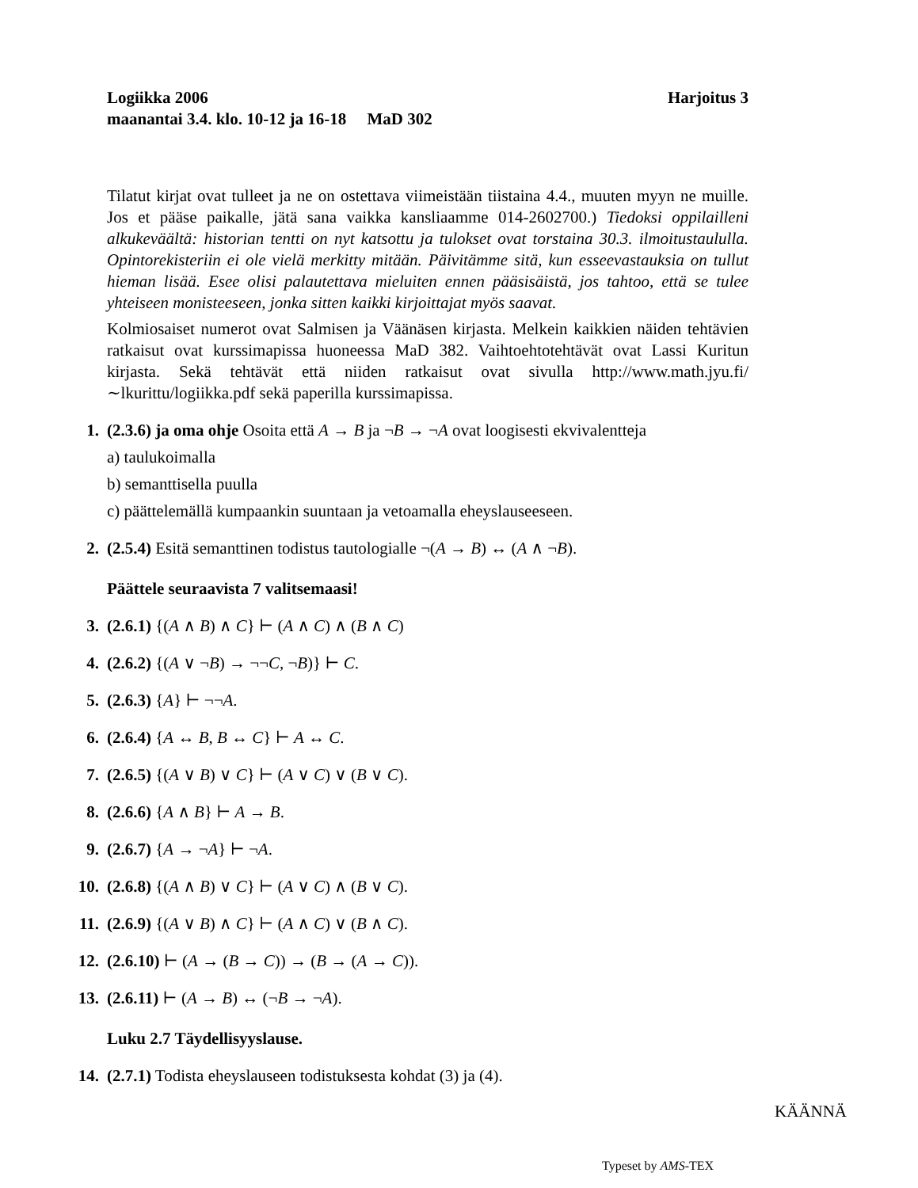Logiikka 2006 Harjoitus 3
maanantai 3.4. klo. 10-12 ja 16-18 MaD 302
Tilatut kirjat ovat tulleet ja ne on ostettava viimeistään tiistaina 4.4., muuten myyn ne muille. Jos et pääse paikalle, jätä sana vaikka kansliaamme 014-2602700.) Tiedoksi oppilailleni alkukeväältä: historian tentti on nyt katsottu ja tulokset ovat torstaina 30.3. ilmoitustaululla. Opintorekisteriin ei ole vielä merkitty mitään. Päivitämme sitä, kun esseevastauksia on tullut hieman lisää. Esee olisi palautettava mieluiten ennen pääsisäistä, jos tahtoo, että se tulee yhteiseen monisteeseen, jonka sitten kaikki kirjoittajat myös saavat.
Kolmiosaiset numerot ovat Salmisen ja Väänäsen kirjasta. Melkein kaikkien näiden tehtävien ratkaisut ovat kurssimapissa huoneessa MaD 382. Vaihtoehtotehtävät ovat Lassi Kuritun kirjasta. Sekä tehtävät että niiden ratkaisut ovat sivulla http://www.math.jyu.fi/∼lkurittu/logiikka.pdf sekä paperilla kurssimapissa.
1. (2.3.6) ja oma ohje Osoita että A → B ja ¬B → ¬A ovat loogisesti ekvivalentteja
a) taulukoimalla
b) semanttisella puulla
c) päättelemällä kumpaankin suuntaan ja vetoamalla eheyslauseeseen.
2. (2.5.4) Esitä semanttinen todistus tautologialle ¬(A → B) ↔ (A ∧ ¬B).
Päättele seuraavista 7 valitsemaasi!
3. (2.6.1) {(A ∧ B) ∧ C} ⊢ (A ∧ C) ∧ (B ∧ C)
4. (2.6.2) {(A ∨ ¬B) → ¬¬C, ¬B)} ⊢ C.
5. (2.6.3) {A} ⊢ ¬¬A.
6. (2.6.4) {A ↔ B, B ↔ C} ⊢ A ↔ C.
7. (2.6.5) {(A ∨ B) ∨ C} ⊢ (A ∨ C) ∨ (B ∨ C).
8. (2.6.6) {A ∧ B} ⊢ A → B.
9. (2.6.7) {A → ¬A} ⊢ ¬A.
10. (2.6.8) {(A ∧ B) ∨ C} ⊢ (A ∨ C) ∧ (B ∨ C).
11. (2.6.9) {(A ∨ B) ∧ C} ⊢ (A ∧ C) ∨ (B ∧ C).
12. (2.6.10) ⊢ (A → (B → C)) → (B → (A → C)).
13. (2.6.11) ⊢ (A → B) ↔ (¬B → ¬A).
Luku 2.7 Täydellisyyslause.
14. (2.7.1) Todista eheyslauseen todistuksesta kohdat (3) ja (4).
KÄÄNNÄ
Typeset by AMS-TEX